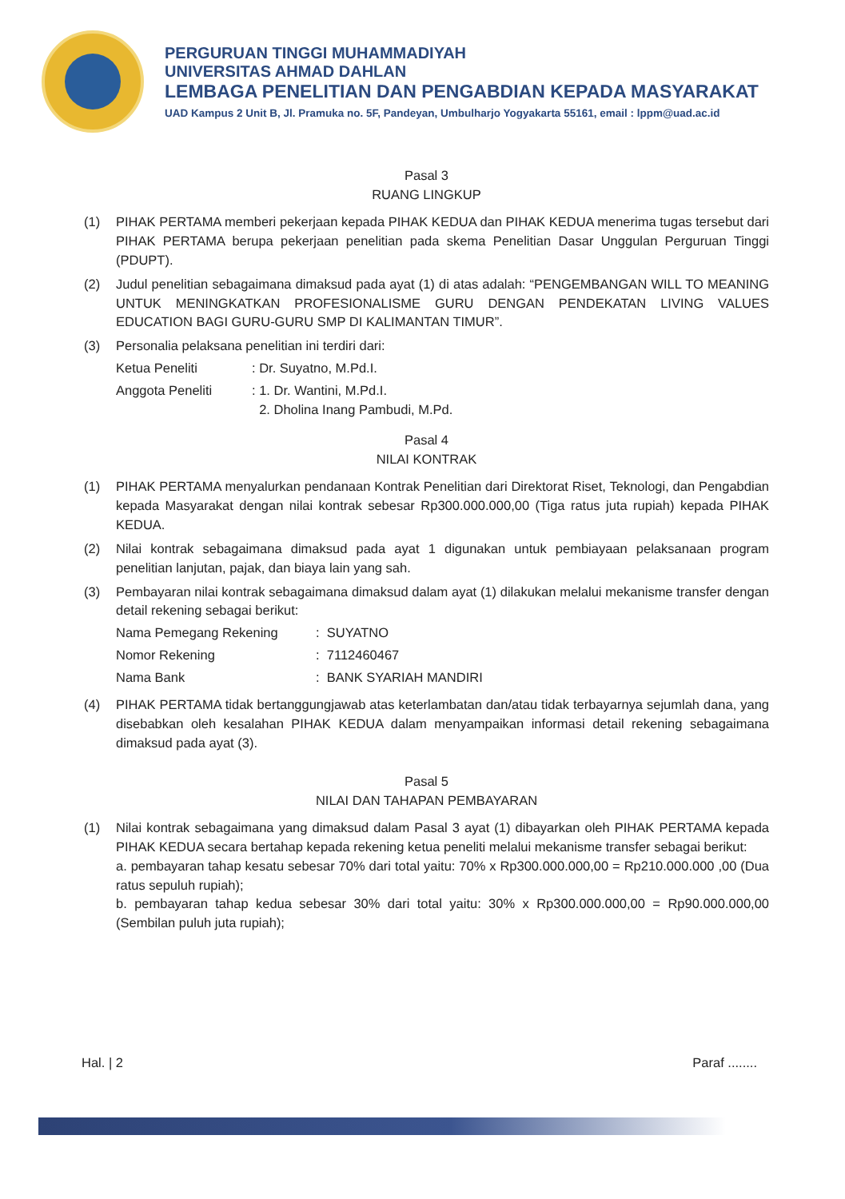PERGURUAN TINGGI MUHAMMADIYAH
UNIVERSITAS AHMAD DAHLAN
LEMBAGA PENELITIAN DAN PENGABDIAN KEPADA MASYARAKAT
UAD Kampus 2 Unit B, Jl. Pramuka no. 5F, Pandeyan, Umbulharjo Yogyakarta 55161, email : lppm@uad.ac.id
Pasal 3
RUANG LINGKUP
(1) PIHAK PERTAMA memberi pekerjaan kepada PIHAK KEDUA dan PIHAK KEDUA menerima tugas tersebut dari PIHAK PERTAMA berupa pekerjaan penelitian pada skema Penelitian Dasar Unggulan Perguruan Tinggi (PDUPT).
(2) Judul penelitian sebagaimana dimaksud pada ayat (1) di atas adalah: “PENGEMBANGAN WILL TO MEANING UNTUK MENINGKATKAN PROFESIONALISME GURU DENGAN PENDEKATAN LIVING VALUES EDUCATION BAGI GURU-GURU SMP DI KALIMANTAN TIMUR”.
(3) Personalia pelaksana penelitian ini terdiri dari:
Ketua Peneliti: Dr. Suyatno, M.Pd.I.
Anggota Peneliti: 1. Dr. Wantini, M.Pd.I.
2. Dholina Inang Pambudi, M.Pd.
Pasal 4
NILAI KONTRAK
(1) PIHAK PERTAMA menyalurkan pendanaan Kontrak Penelitian dari Direktorat Riset, Teknologi, dan Pengabdian kepada Masyarakat dengan nilai kontrak sebesar Rp300.000.000,00 (Tiga ratus juta rupiah) kepada PIHAK KEDUA.
(2) Nilai kontrak sebagaimana dimaksud pada ayat 1 digunakan untuk pembiayaan pelaksanaan program penelitian lanjutan, pajak, dan biaya lain yang sah.
(3) Pembayaran nilai kontrak sebagaimana dimaksud dalam ayat (1) dilakukan melalui mekanisme transfer dengan detail rekening sebagai berikut:
Nama Pemegang Rekening: SUYATNO
Nomor Rekening: 7112460467
Nama Bank: BANK SYARIAH MANDIRI
(4) PIHAK PERTAMA tidak bertanggungjawab atas keterlambatan dan/atau tidak terbayarnya sejumlah dana, yang disebabkan oleh kesalahan PIHAK KEDUA dalam menyampaikan informasi detail rekening sebagaimana dimaksud pada ayat (3).
Pasal 5
NILAI DAN TAHAPAN PEMBAYARAN
(1) Nilai kontrak sebagaimana yang dimaksud dalam Pasal 3 ayat (1) dibayarkan oleh PIHAK PERTAMA kepada PIHAK KEDUA secara bertahap kepada rekening ketua peneliti melalui mekanisme transfer sebagai berikut:
a. pembayaran tahap kesatu sebesar 70% dari total yaitu: 70% x Rp300.000.000,00 = Rp210.000.000 ,00 (Dua ratus sepuluh rupiah);
b. pembayaran tahap kedua sebesar 30% dari total yaitu: 30% x Rp300.000.000,00 = Rp90.000.000,00 (Sembilan puluh juta rupiah);
Hal. | 2 Paraf ........